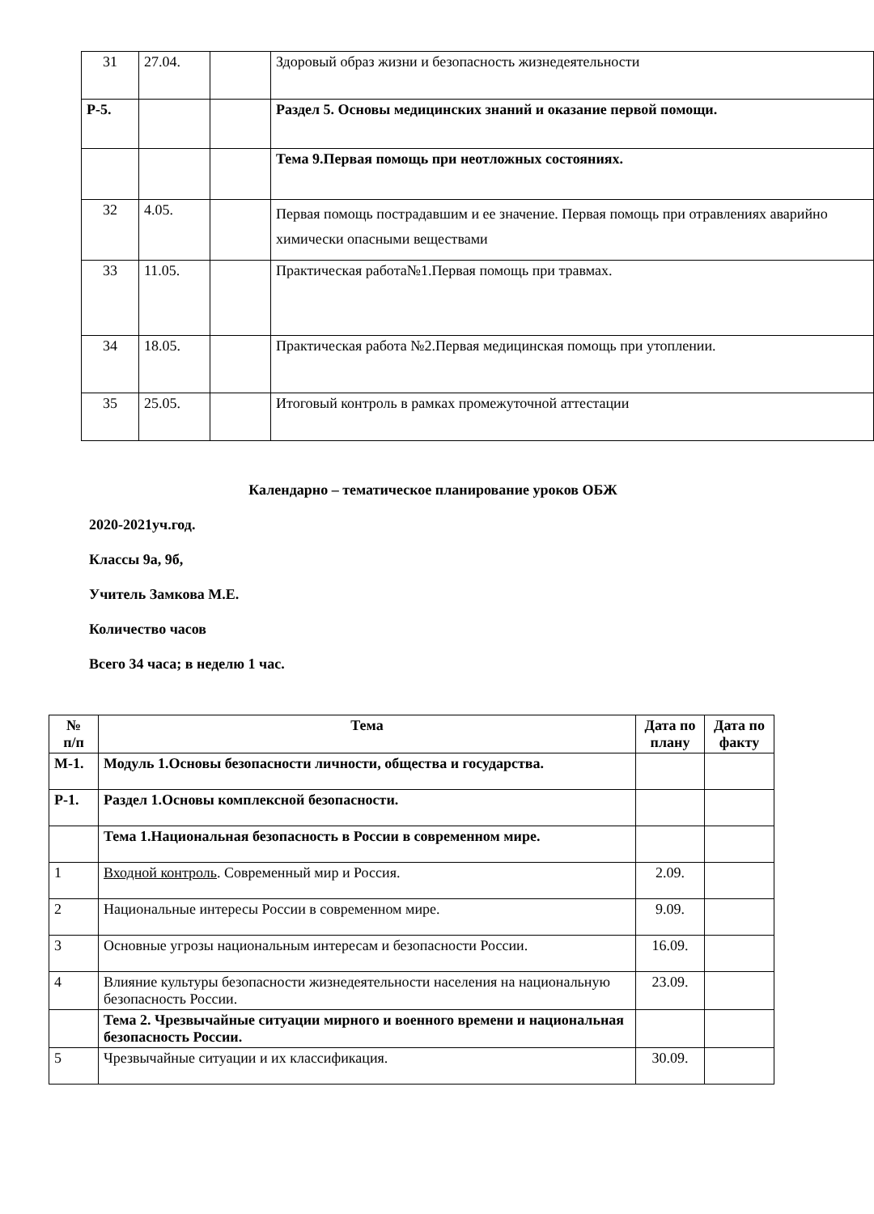| 31 | 27.04. | | Здоровый образ жизни и безопасность жизнедеятельности |
| Р-5. | | | Раздел 5. Основы медицинских знаний и оказание первой помощи. |
| | | | Тема 9.Первая помощь при неотложных состояниях. |
| 32 | 4.05. | | Первая помощь пострадавшим и ее значение. Первая помощь при отравлениях аварийно химически опасными веществами |
| 33 | 11.05. | | Практическая работа№1.Первая помощь при травмах. |
| 34 | 18.05. | | Практическая работа №2.Первая медицинская помощь при утоплении. |
| 35 | 25.05. | | Итоговый контроль в рамках промежуточной аттестации |
Календарно – тематическое планирование уроков ОБЖ
2020-2021уч.год.
Классы 9а, 9б,
Учитель Замкова М.Е.
Количество часов
Всего 34 часа; в неделю 1 час.
| № п/п | Тема | Дата по плану | Дата по факту |
| --- | --- | --- | --- |
| М-1. | Модуль 1.Основы безопасности личности, общества и государства. | | |
| Р-1. | Раздел 1.Основы комплексной безопасности. | | |
| | Тема 1.Национальная безопасность в России в современном мире. | | |
| 1 | Входной контроль . Современный мир и Россия. | 2.09. | |
| 2 | Национальные интересы России в современном мире. | 9.09. | |
| 3 | Основные угрозы национальным интересам и безопасности России. | 16.09. | |
| 4 | Влияние культуры безопасности жизнедеятельности населения на национальную безопасность России. | 23.09. | |
| | Тема 2. Чрезвычайные ситуации мирного и военного времени и национальная безопасность России. | | |
| 5 | Чрезвычайные ситуации и их классификация. | 30.09. | |